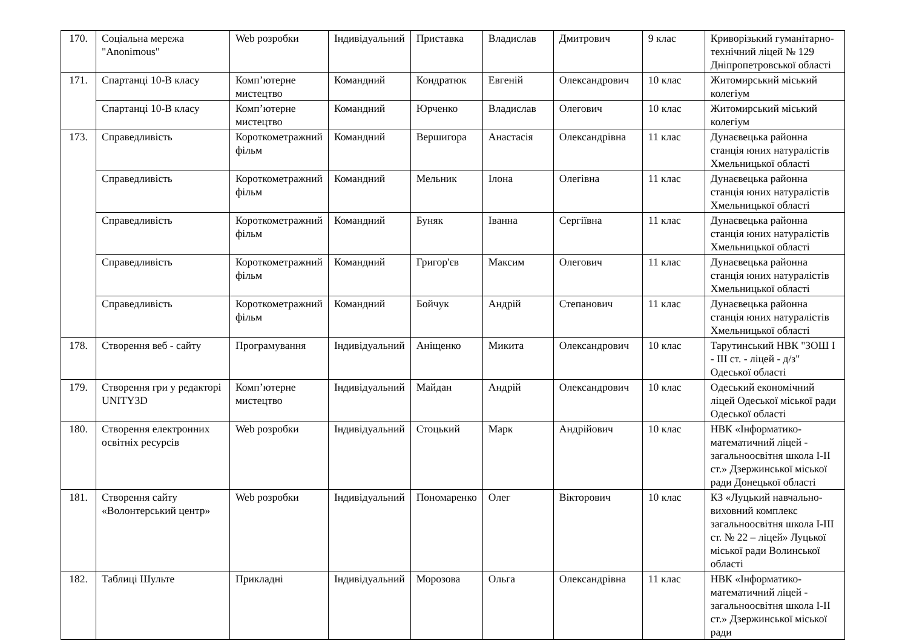| 170. | Соціальна мережа "Anonimous" | Web розробки | Індивідуальний | Приставка | Владислав | Дмитрович | 9 клас | Криворізький гуманітарно-технічний ліцей № 129 Дніпропетровської області |
| 171. | Спартанці 10-В класу | Комп’ютерне мистецтво | Командний | Кондратюк | Евгеній | Олександрович | 10 клас | Житомирський міський колегіум |
| | Спартанці 10-В класу | Комп’ютерне мистецтво | Командний | Юрченко | Владислав | Олегович | 10 клас | Житомирський міський колегіум |
| 173. | Справедливість | Короткометражний фільм | Командний | Вершигора | Анастасія | Олександрівна | 11 клас | Дунаєвецька районна станція юних натуралістів Хмельницької області |
| | Справедливість | Короткометражний фільм | Командний | Мельник | Ілона | Олегівна | 11 клас | Дунаєвецька районна станція юних натуралістів Хмельницької області |
| | Справедливість | Короткометражний фільм | Командний | Буняк | Іванна | Сергіївна | 11 клас | Дунаєвецька районна станція юних натуралістів Хмельницької області |
| | Справедливість | Короткометражний фільм | Командний | Григор'єв | Максим | Олегович | 11 клас | Дунаєвецька районна станція юних натуралістів Хмельницької області |
| | Справедливість | Короткометражний фільм | Командний | Бойчук | Андрій | Степанович | 11 клас | Дунаєвецька районна станція юних натуралістів Хмельницької області |
| 178. | Створення веб - сайту | Програмування | Індивідуальний | Аніщенко | Микита | Олександрович | 10 клас | Тарутинський НВК "ЗОШ І - ІІІ ст. - ліцей - д/з" Одеської області |
| 179. | Створення гри у редакторі UNITY3D | Комп’ютерне мистецтво | Індивідуальний | Майдан | Андрій | Олександрович | 10 клас | Одеський економічний ліцей Одеської міської ради Одеської області |
| 180. | Створення електронних освітніх ресурсів | Web розробки | Індивідуальний | Стоцький | Марк | Андрійович | 10 клас | НВК «Інформатико-математичний ліцей - загальноосвітня школа І-ІІ ст.» Дзержинської міської ради Донецької області |
| 181. | Створення сайту «Волонтерський центр» | Web розробки | Індивідуальний | Пономаренко | Олег | Вікторович | 10 клас | КЗ «Луцький навчально-виховний комплекс загальноосвітня школа І-ІІІ ст. № 22 – ліцей» Луцької міської ради Волинської області |
| 182. | Таблиці Шульте | Прикладні | Індивідуальний | Морозова | Ольга | Олександрівна | 11 клас | НВК «Інформатико-математичний ліцей - загальноосвітня школа І-ІІ ст.» Дзержинської міської ради |